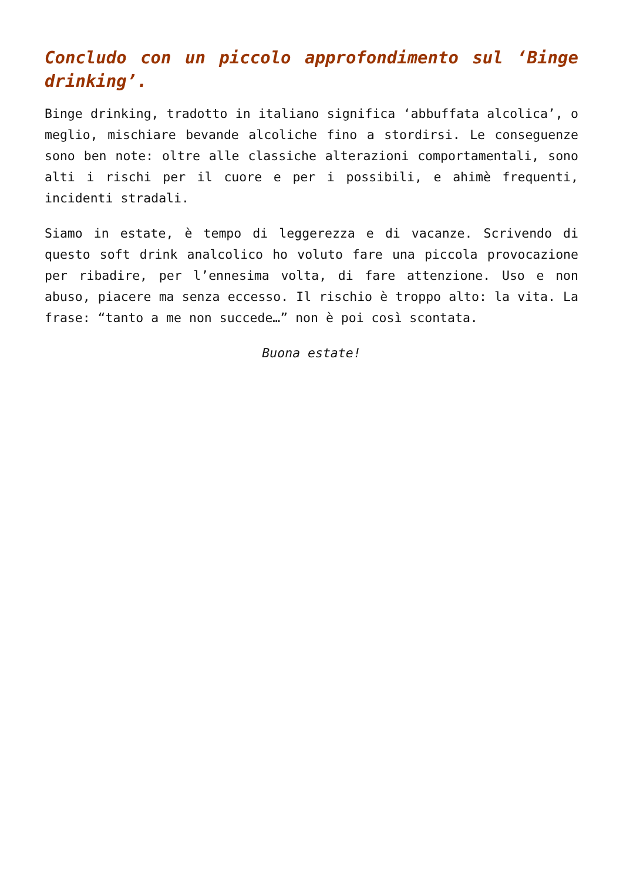Concludo con un piccolo approfondimento sul ‘Binge drinking’.
Binge drinking, tradotto in italiano significa ‘abbuffata alcolica’, o meglio, mischiare bevande alcoliche fino a stordirsi. Le conseguenze sono ben note: oltre alle classiche alterazioni comportamentali, sono alti i rischi per il cuore e per i possibili, e ahimè frequenti, incidenti stradali.
Siamo in estate, è tempo di leggerezza e di vacanze. Scrivendo di questo soft drink analcolico ho voluto fare una piccola provocazione per ribadire, per l’ennesima volta, di fare attenzione. Uso e non abuso, piacere ma senza eccesso. Il rischio è troppo alto: la vita. La frase: “tanto a me non succede…” non è poi così scontata.
Buona estate!